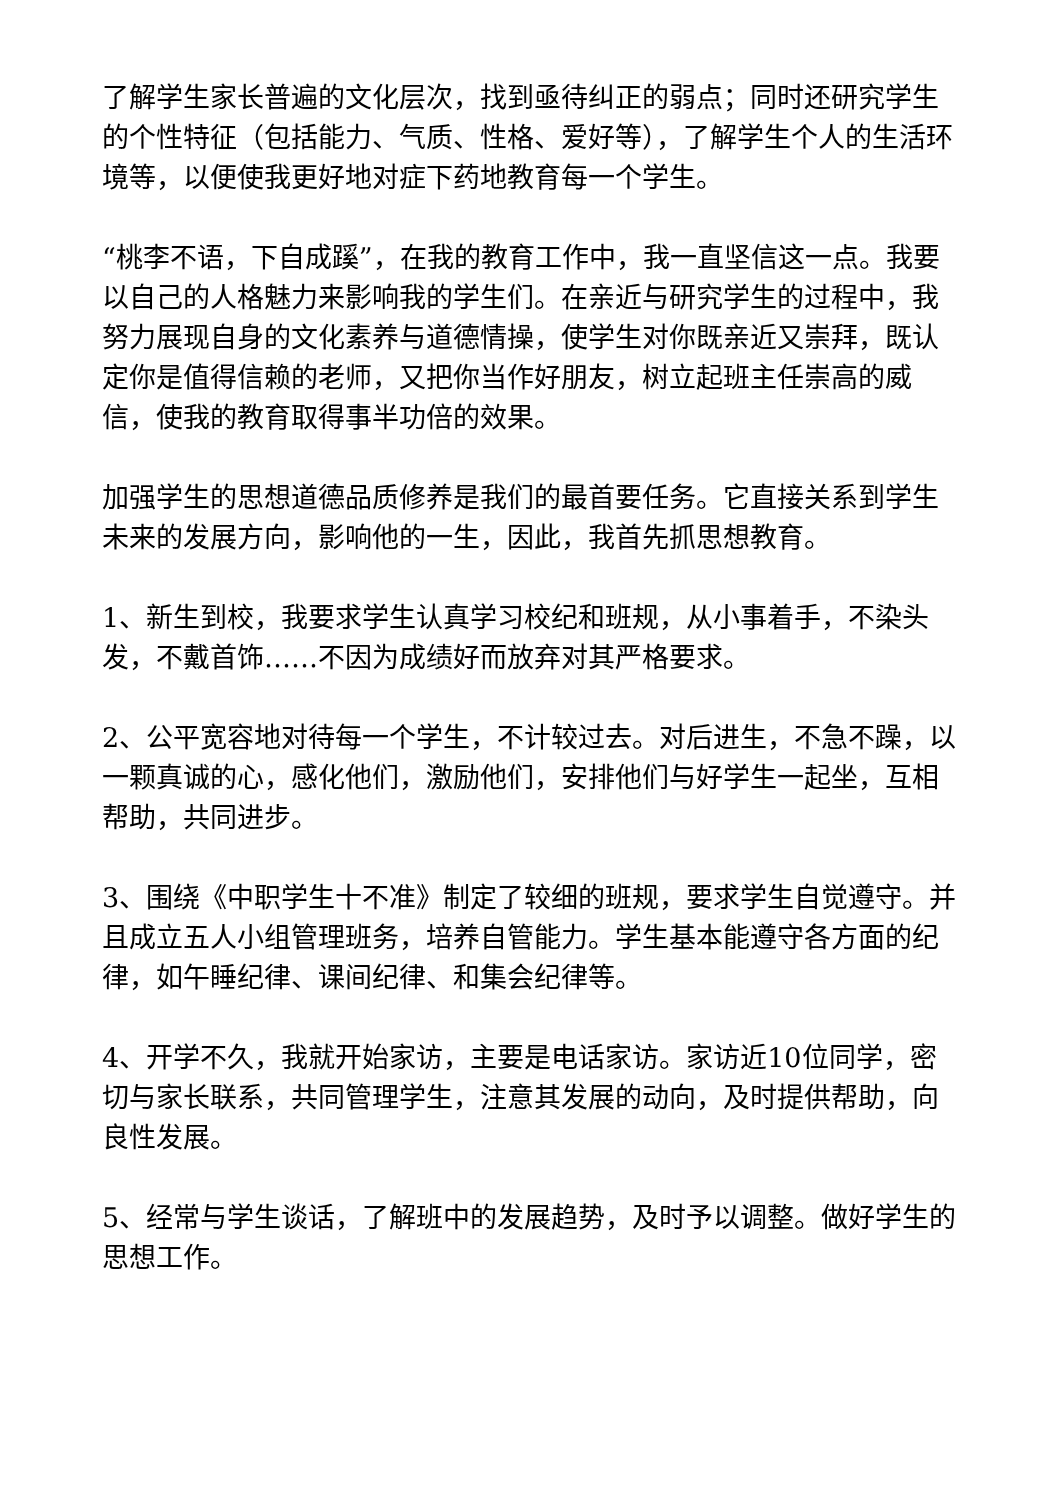了解学生家长普遍的文化层次，找到亟待纠正的弱点；同时还研究学生的个性特征（包括能力、气质、性格、爱好等），了解学生个人的生活环境等，以便使我更好地对症下药地教育每一个学生。
“桃李不语，下自成蹊”，在我的教育工作中，我一直坚信这一点。我要以自己的人格魅力来影响我的学生们。在亲近与研究学生的过程中，我努力展现自身的文化素养与道德情操，使学生对你既亲近又崇拜，既认定你是值得信赖的老师，又把你当作好朋友，树立起班主任崇高的威信，使我的教育取得事半功倍的效果。
加强学生的思想道德品质修养是我们的最首要任务。它直接关系到学生未来的发展方向，影响他的一生，因此，我首先抓思想教育。
1、新生到校，我要求学生认真学习校纪和班规，从小事着手，不染头发，不戴首饰……不因为成绩好而放弃对其严格要求。
2、公平宽容地对待每一个学生，不计较过去。对后进生，不急不躁，以一颗真诚的心，感化他们，激励他们，安排他们与好学生一起坐，互相帮助，共同进步。
3、围绕《中职学生十不准》制定了较细的班规，要求学生自觉遵守。并且成立五人小组管理班务，培养自管能力。学生基本能遵守各方面的纪律，如午睡纪律、课间纪律、和集会纪律等。
4、开学不久，我就开始家访，主要是电话家访。家访近10位同学，密切与家长联系，共同管理学生，注意其发展的动向，及时提供帮助，向良性发展。
5、经常与学生谈话，了解班中的发展趋势，及时予以调整。做好学生的思想工作。